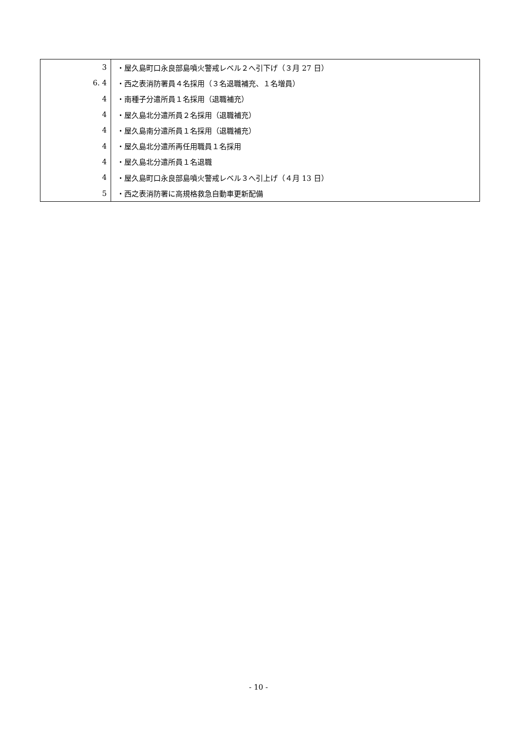| 3 | ・屋久島町口永良部島噴火警戒レベル２へ引下げ（３月 27 日） |
| 6. 4 | ・西之表消防署員４名採用（３名退職補充、１名増員） |
| 4 | ・南種子分遣所員１名採用（退職補充） |
| 4 | ・屋久島北分遣所員２名採用（退職補充） |
| 4 | ・屋久島南分遣所員１名採用（退職補充） |
| 4 | ・屋久島北分遣所再任用職員１名採用 |
| 4 | ・屋久島北分遣所員１名退職 |
| 4 | ・屋久島町口永良部島噴火警戒レベル３へ引上げ（４月 13 日） |
| 5 | ・西之表消防署に高規格救急自動車更新配備 |
- 10 -